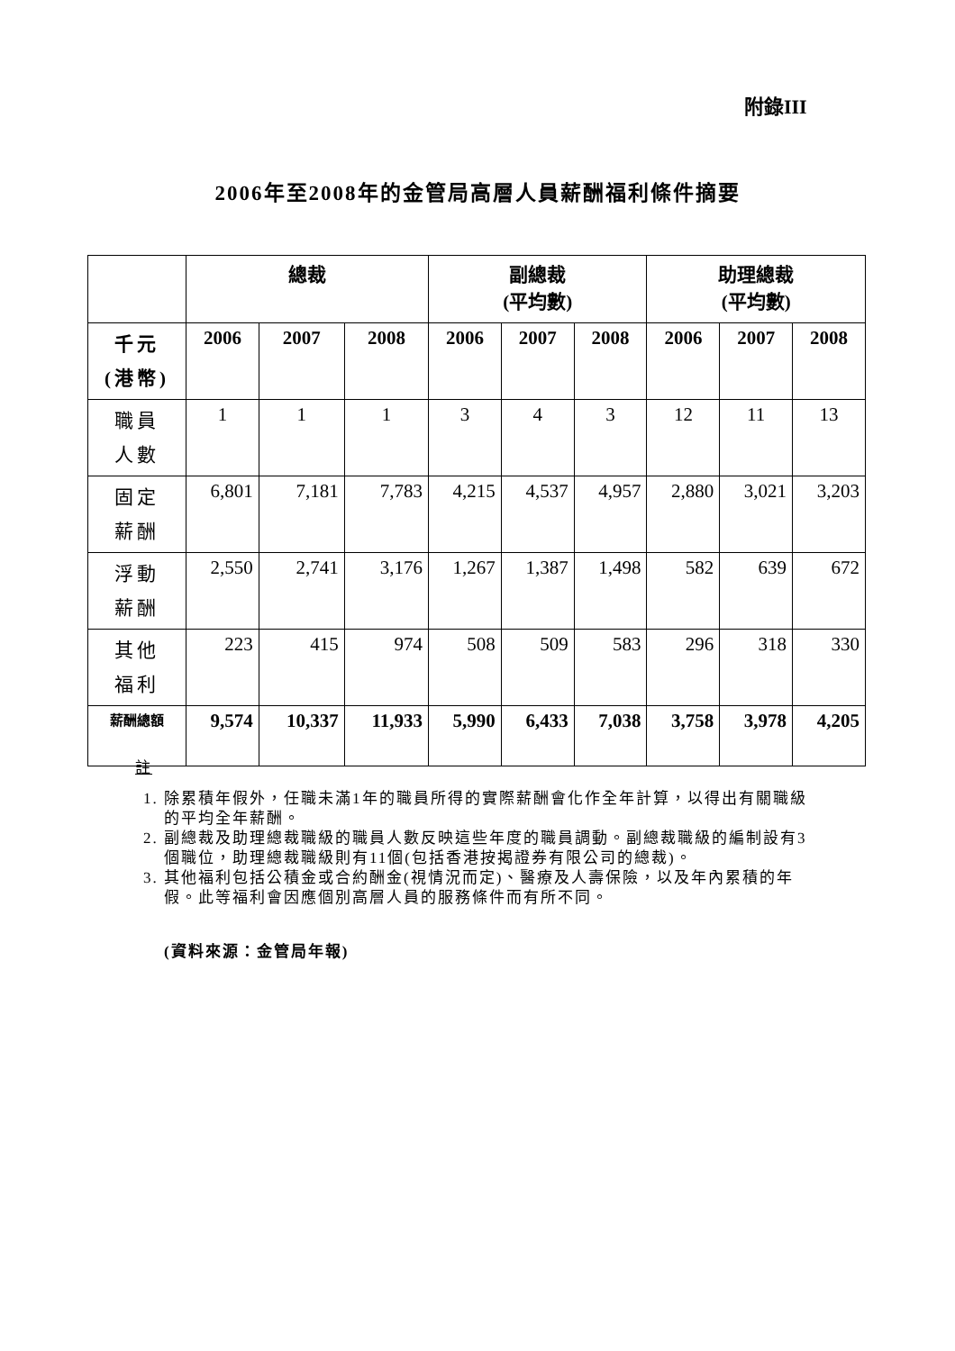附錄III
2006年至2008年的金管局高層人員薪酬福利條件摘要
| | 總裁 | | | 副總裁 (平均數) | | | 助理總裁 (平均數) | | |
| --- | --- | --- | --- | --- | --- | --- | --- | --- | --- |
| 千元 (港幣) | 2006 | 2007 | 2008 | 2006 | 2007 | 2008 | 2006 | 2007 | 2008 |
| 職員 人數 | 1 | 1 | 1 | 3 | 4 | 3 | 12 | 11 | 13 |
| 固定 薪酬 | 6,801 | 7,181 | 7,783 | 4,215 | 4,537 | 4,957 | 2,880 | 3,021 | 3,203 |
| 浮動 薪酬 | 2,550 | 2,741 | 3,176 | 1,267 | 1,387 | 1,498 | 582 | 639 | 672 |
| 其他 福利 | 223 | 415 | 974 | 508 | 509 | 583 | 296 | 318 | 330 |
| 薪酬總額 | 9,574 | 10,337 | 11,933 | 5,990 | 6,433 | 7,038 | 3,758 | 3,978 | 4,205 |
註
1. 除累積年假外，任職未滿1年的職員所得的實際薪酬會化作全年計算，以得出有關職級的平均全年薪酬。
2. 副總裁及助理總裁職級的職員人數反映這些年度的職員調動。副總裁職級的編制設有3個職位，助理總裁職級則有11個(包括香港按揭證券有限公司的總裁)。
3. 其他福利包括公積金或合約酬金(視情況而定)、醫療及人壽保險，以及年內累積的年假。此等福利會因應個別高層人員的服務條件而有所不同。
(資料來源：金管局年報)